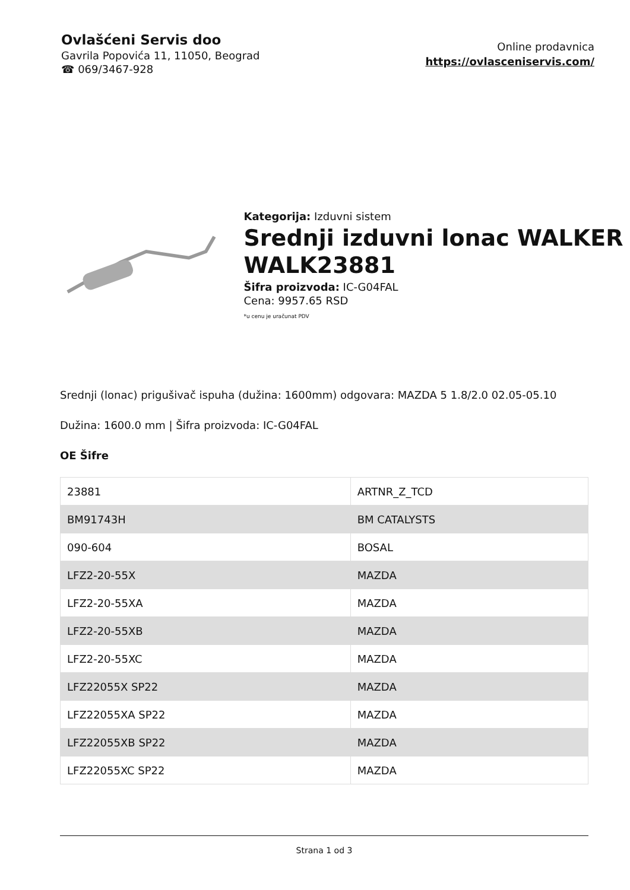Ovlašćeni Servis doo
Gavrila Popovića 11, 11050, Beograd
☎ 069/3467-928
Online prodavnica
https://ovlasceniservis.com/
Kategorija: Izduvni sistem
Srednji izduvni lonac WALKER WALK23881
Šifra proizvoda: IC-G04FAL
Cena: 9957.65 RSD
*u cenu je uračunat PDV
Srednji (lonac) prigušivač ispuha (dužina: 1600mm) odgovara: MAZDA 5 1.8/2.0 02.05-05.10
Dužina: 1600.0 mm | Šifra proizvoda: IC-G04FAL
OE Šifre
| 23881 | ARTNR_Z_TCD |
| BM91743H | BM CATALYSTS |
| 090-604 | BOSAL |
| LFZ2-20-55X | MAZDA |
| LFZ2-20-55XA | MAZDA |
| LFZ2-20-55XB | MAZDA |
| LFZ2-20-55XC | MAZDA |
| LFZ22055X SP22 | MAZDA |
| LFZ22055XA SP22 | MAZDA |
| LFZ22055XB SP22 | MAZDA |
| LFZ22055XC SP22 | MAZDA |
Strana 1 od 3